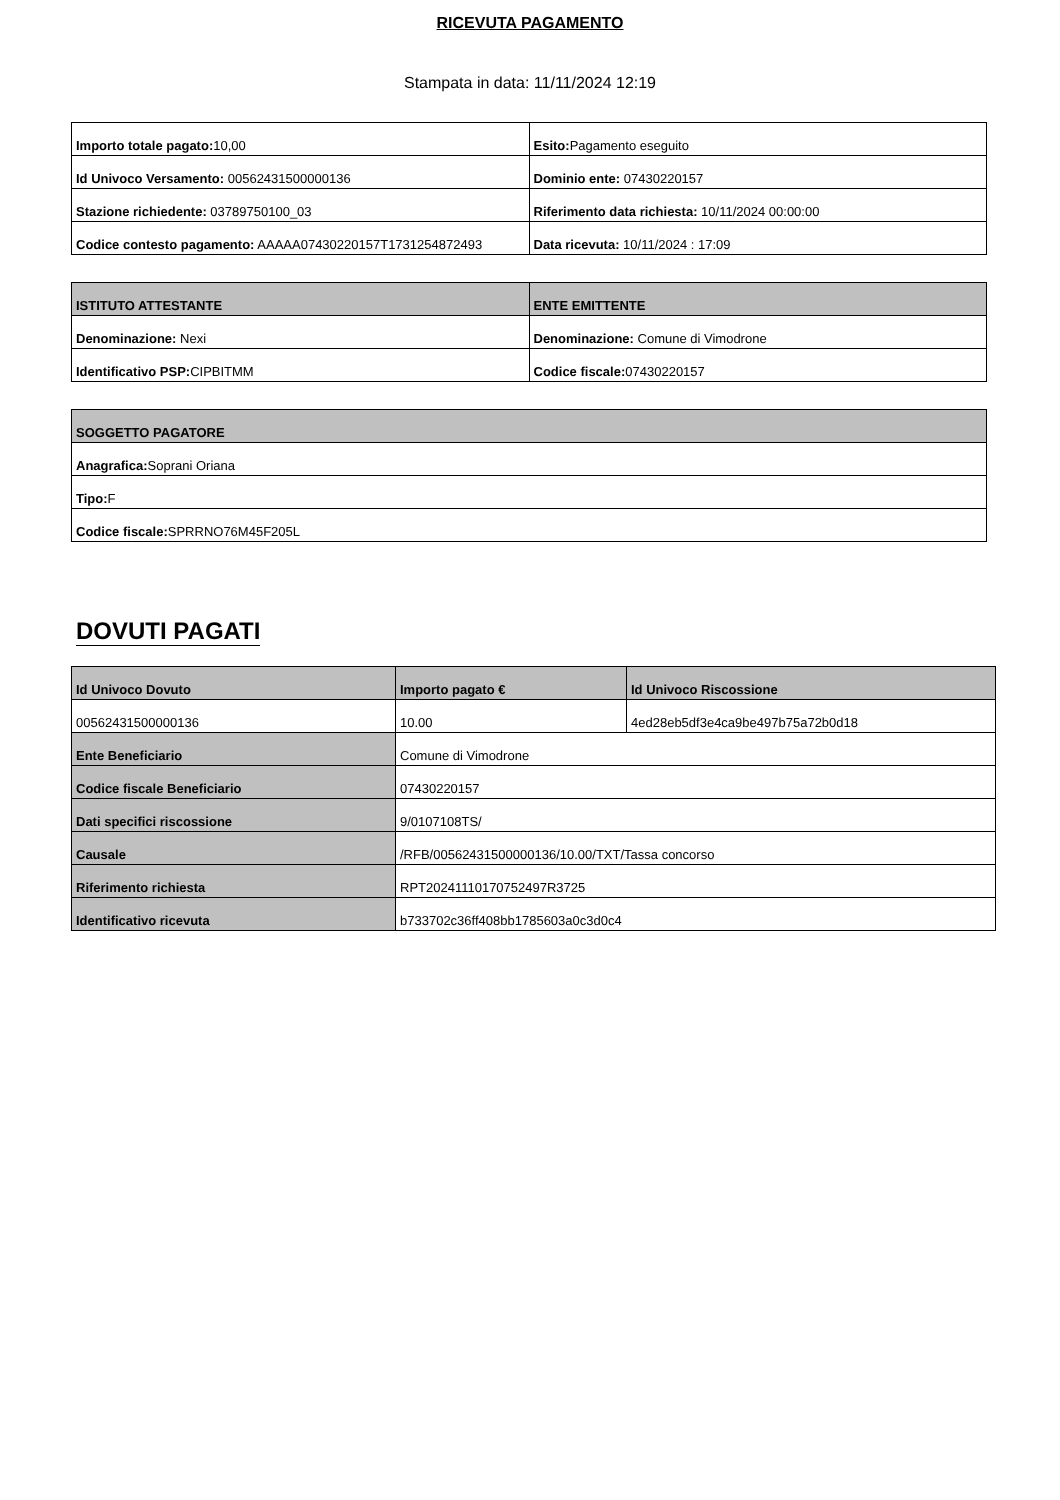RICEVUTA PAGAMENTO
Stampata in data: 11/11/2024 12:19
| Importo totale pagato: 10,00 | Esito: Pagamento eseguito |
| Id Univoco Versamento: 00562431500000136 | Dominio ente: 07430220157 |
| Stazione richiedente: 03789750100_03 | Riferimento data richiesta: 10/11/2024 00:00:00 |
| Codice contesto pagamento: AAAAA07430220157T1731254872493 | Data ricevuta: 10/11/2024 : 17:09 |
| ISTITUTO ATTESTANTE | ENTE EMITTENTE |
| --- | --- |
| Denominazione: Nexi | Denominazione: Comune di Vimodrone |
| Identificativo PSP: CIPBITMM | Codice fiscale: 07430220157 |
| SOGGETTO PAGATORE |
| --- |
| Anagrafica: Soprani Oriana |
| Tipo: F |
| Codice fiscale: SPRRNO76M45F205L |
DOVUTI PAGATI
| Id Univoco Dovuto | Importo pagato € | Id Univoco Riscossione |
| --- | --- | --- |
| 00562431500000136 | 10.00 | 4ed28eb5df3e4ca9be497b75a72b0d18 |
| Ente Beneficiario | Comune di Vimodrone | |
| Codice fiscale Beneficiario | 07430220157 | |
| Dati specifici riscossione | 9/0107108TS/ | |
| Causale | /RFB/00562431500000136/10.00/TXT/Tassa concorso | |
| Riferimento richiesta | RPT20241110170752497R3725 | |
| Identificativo ricevuta | b733702c36ff408bb1785603a0c3d0c4 | |